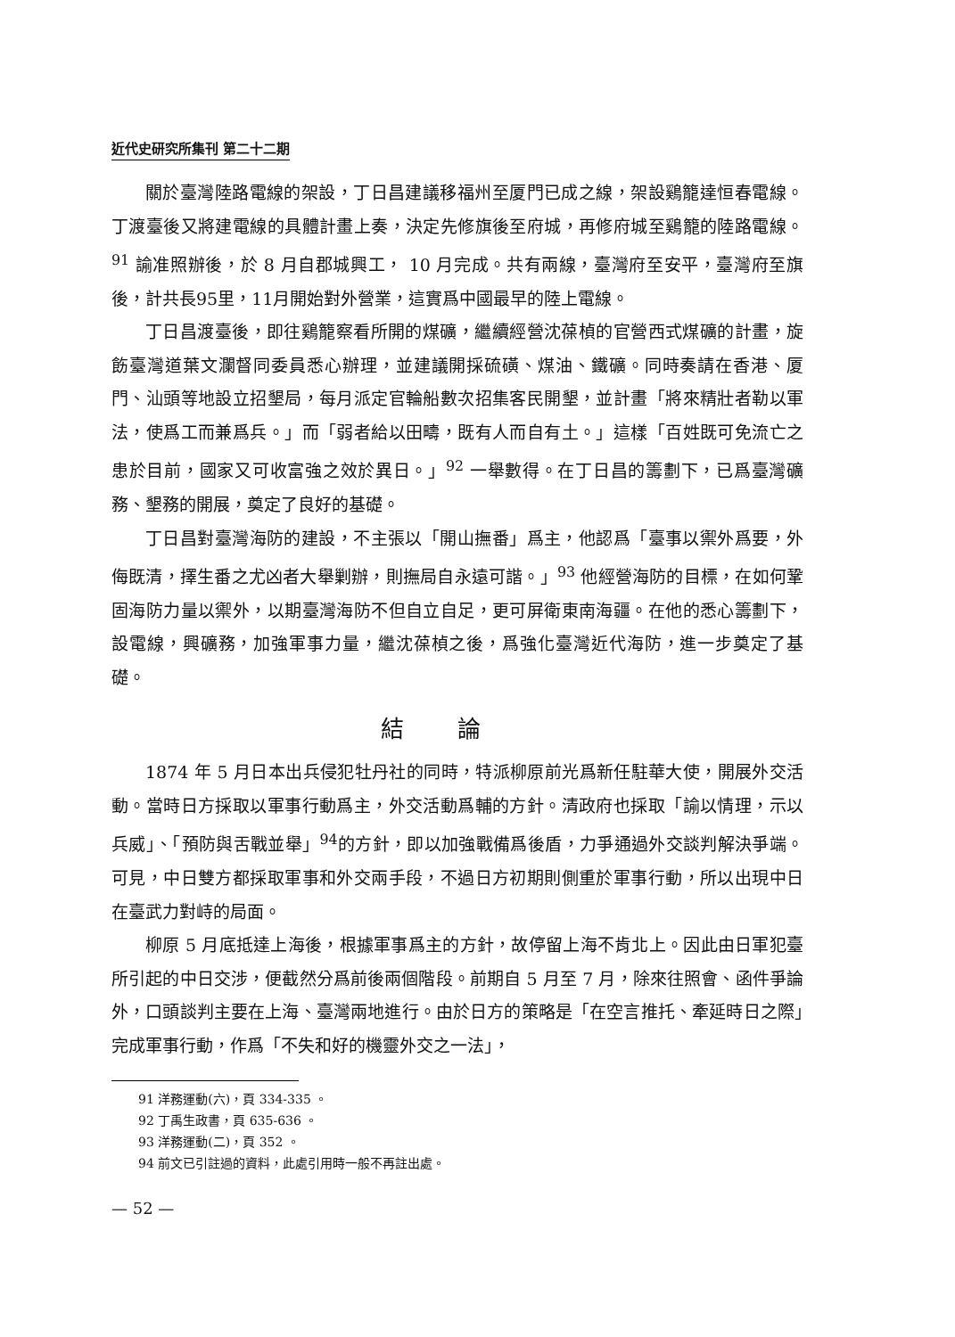近代史研究所集刊 第二十二期
關於臺灣陸路電線的架設，丁日昌建議移福州至厦門已成之線，架設鷄籠達恒春電線。丁渡臺後又將建電線的具體計畫上奏，決定先修旗後至府城，再修府城至鷄籠的陸路電線。<sup>91</sup> 諭准照辦後，於 8 月自郡城興工， 10 月完成。共有兩線，臺灣府至安平，臺灣府至旗後，計共長95里，11月開始對外營業，這實爲中國最早的陸上電線。
丁日昌渡臺後，即往鷄籠察看所開的煤礦，繼續經營沈葆楨的官營西式煤礦的計畫，旋飭臺灣道葉文瀾督同委員悉心辦理，並建議開採硫磺、煤油、鐵礦。同時奏請在香港、厦門、汕頭等地設立招墾局，每月派定官輪船數次招集客民開墾，並計畫「將來精壯者勒以軍法，使爲工而兼爲兵。」而「弱者給以田疇，既有人而自有土。」這樣「百姓既可免流亡之患於目前，國家又可收富強之效於異日。」<sup>92</sup> 一舉數得。在丁日昌的籌劃下，已爲臺灣礦務、墾務的開展，奠定了良好的基礎。
丁日昌對臺灣海防的建設，不主張以「開山撫番」爲主，他認爲「臺事以禦外爲要，外侮既清，擇生番之尤凶者大舉剿辦，則撫局自永遠可諧。」<sup>93</sup> 他經營海防的目標，在如何鞏固海防力量以禦外，以期臺灣海防不但自立自足，更可屏衛東南海疆。在他的悉心籌劃下，設電線，興礦務，加強軍事力量，繼沈葆楨之後，爲強化臺灣近代海防，進一步奠定了基礎。
結論
1874 年 5 月日本出兵侵犯牡丹社的同時，特派柳原前光爲新任駐華大使，開展外交活動。當時日方採取以軍事行動爲主，外交活動爲輔的方針。清政府也採取「諭以情理，示以兵威」、「預防與舌戰並舉」<sup>94</sup>的方針，即以加強戰備爲後盾，力爭通過外交談判解決爭端。可見，中日雙方都採取軍事和外交兩手段，不過日方初期則側重於軍事行動，所以出現中日在臺武力對峙的局面。
柳原 5 月底抵達上海後，根據軍事爲主的方針，故停留上海不肯北上。因此由日軍犯臺所引起的中日交涉，便截然分爲前後兩個階段。前期自 5 月至 7 月，除來往照會、函件爭論外，口頭談判主要在上海、臺灣兩地進行。由於日方的策略是「在空言推托、牽延時日之際」完成軍事行動，作爲「不失和好的機靈外交之一法」，
91 洋務運動(六)，頁 334-335 。
92 丁禹生政書，頁 635-636 。
93 洋務運動(二)，頁 352 。
94 前文已引註過的資料，此處引用時一般不再註出處。
— 52 —